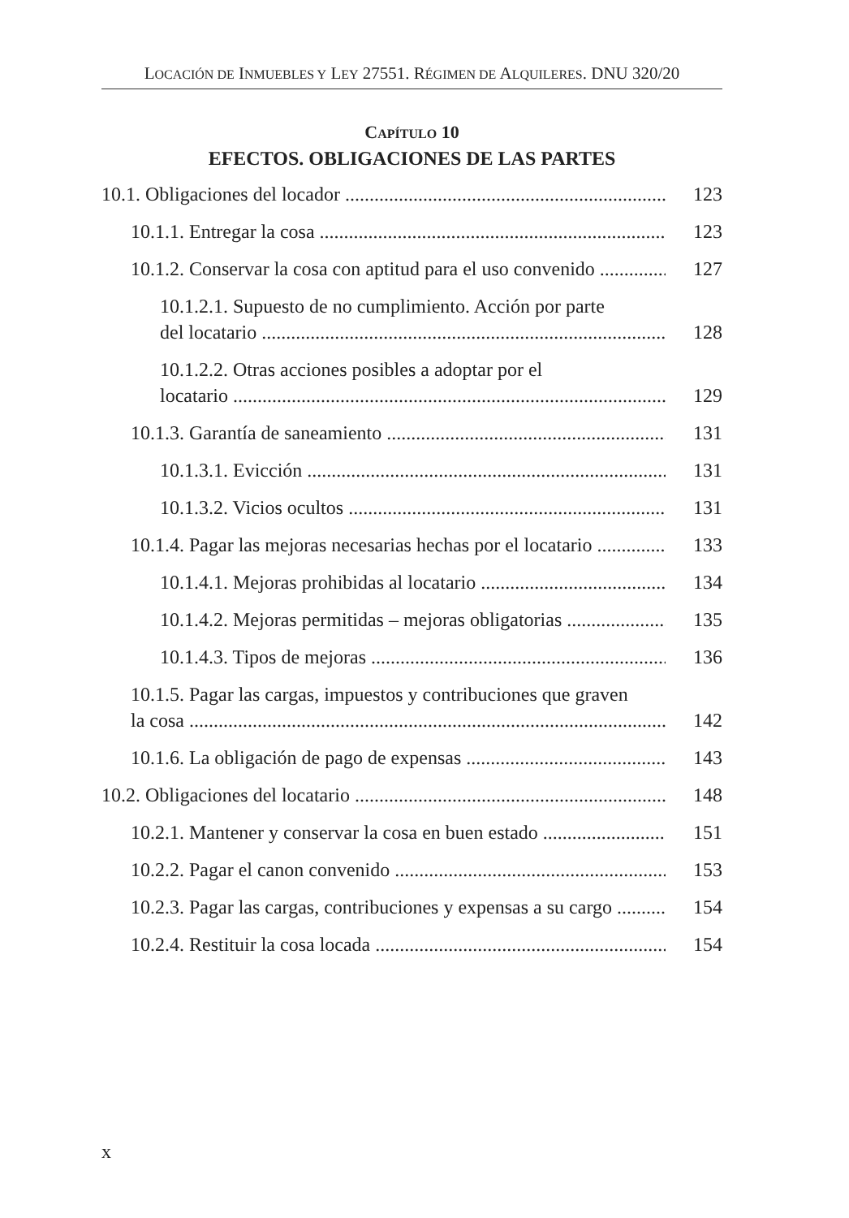LOCACIÓN DE INMUEBLES Y LEY 27551. RÉGIMEN DE ALQUILERES. DNU 320/20
CAPÍTULO 10
EFECTOS. OBLIGACIONES DE LAS PARTES
10.1. Obligaciones del locador
123
10.1.1. Entregar la cosa
123
10.1.2. Conservar la cosa con aptitud para el uso convenido
127
10.1.2.1. Supuesto de no cumplimiento. Acción por parte
del locatario
128
10.1.2.2. Otras acciones posibles a adoptar por el
locatario
129
10.1.3. Garantía de saneamiento
131
10.1.3.1. Evicción
131
10.1.3.2. Vicios ocultos
131
10.1.4. Pagar las mejoras necesarias hechas por el locatario
133
10.1.4.1. Mejoras prohibidas al locatario
134
10.1.4.2. Mejoras permitidas – mejoras obligatorias
135
10.1.4.3. Tipos de mejoras
136
10.1.5. Pagar las cargas, impuestos y contribuciones que graven
la cosa
142
10.1.6. La obligación de pago de expensas
143
10.2. Obligaciones del locatario
148
10.2.1. Mantener y conservar la cosa en buen estado
151
10.2.2. Pagar el canon convenido
153
10.2.3. Pagar las cargas, contribuciones y expensas a su cargo
154
10.2.4. Restituir la cosa locada
154
x